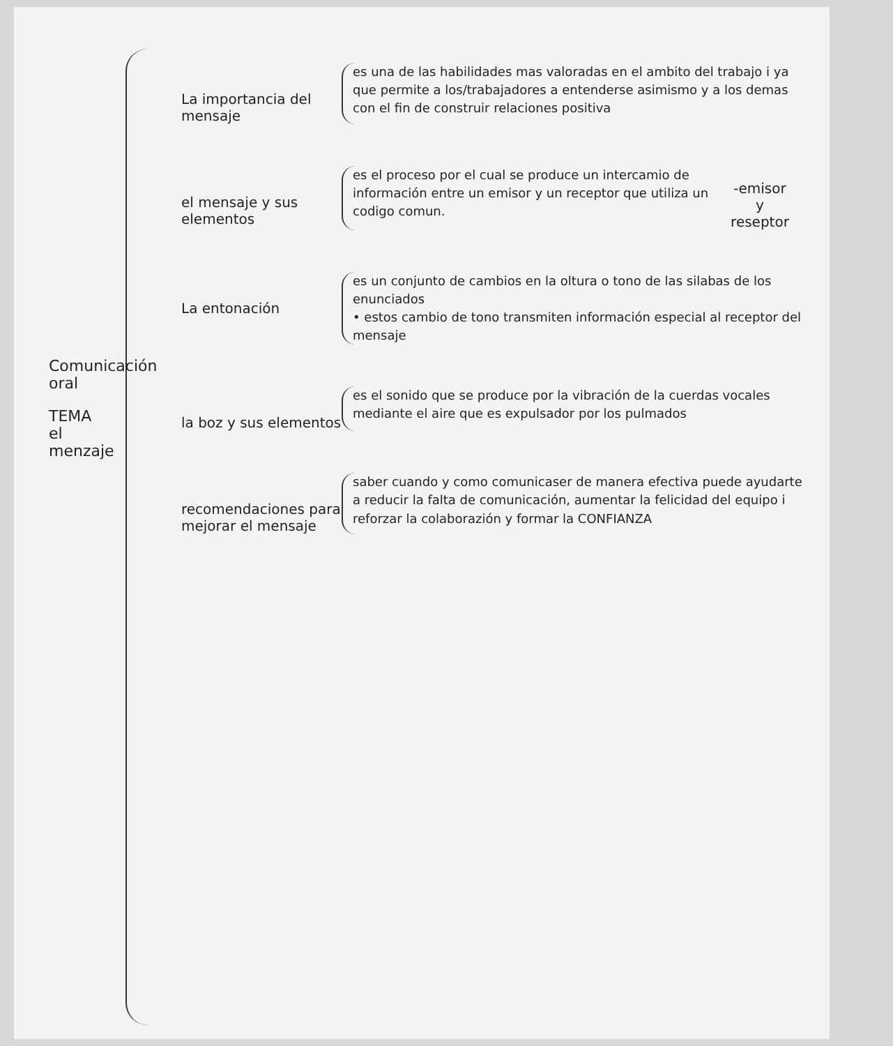Comunicación oral
TEMA
el
menzaje
La importancia del mensaje
es una de las habilidades mas valoradas en el ambito del trabajo i ya que permite a los/trabajadores a entenderse asimismo y a los demas con el fin de construir relaciones positiva
el mensaje y sus elementos
es el proceso por el cual se produce un intercamio de información entre un emisor y un receptor que utiliza un codigo comun.
-emisor
y
reseptor
La entonación
es un conjunto de cambios en la oltura o tono de las silabas de los enunciados
• estos cambio de tono transmiten información especial al receptor del mensaje
la boz y sus elementos
es el sonido que se produce por la vibración de la cuerdas vocales mediante el aire que es expulsador por los pulmados
recomendaciones para mejorar el mensaje
saber cuando y como comunicaser de manera efectiva puede ayudarte a reducir la falta de comunicación, aumentar la felicidad del equipo i reforzar la colaborazión y formar la CONFIANZA